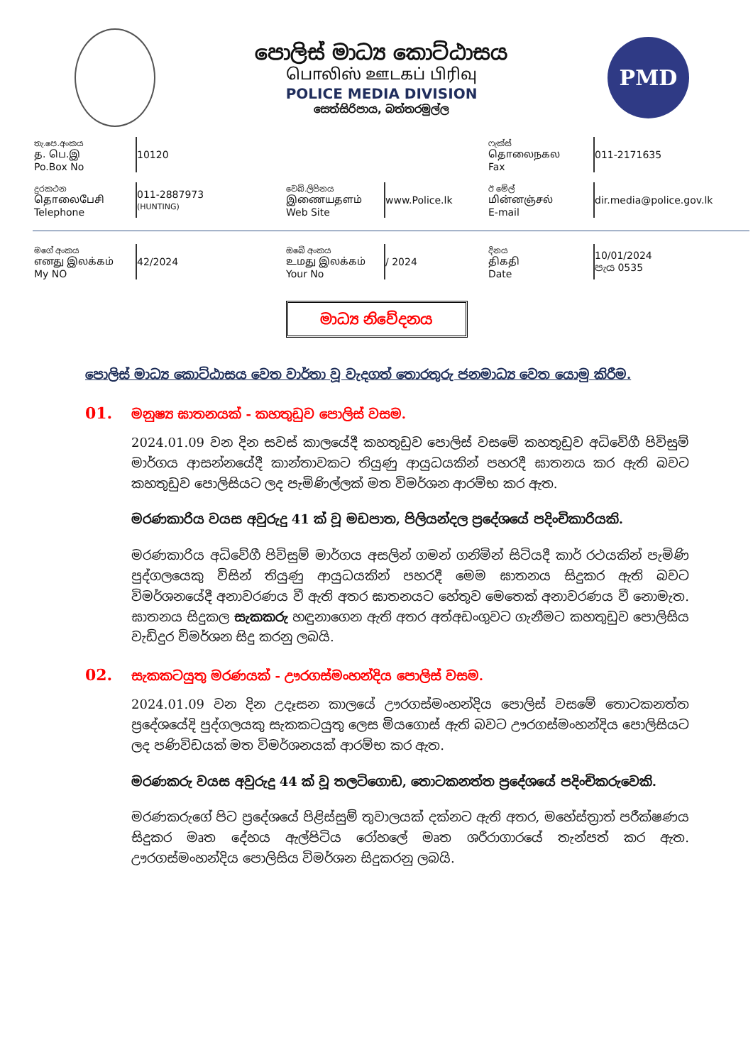පොලිස් මාධ්‍ය කොට්ඨාසය
பொலிஸ் ஊடகப் பிரிவு
POLICE MEDIA DIVISION
සෙත්සිරිපාය, බත්තරමුල්ල
PMD
තැ.පෙ.අංකය
த. பெ.இ
Po.Box No
10120
ෆැක්ස්
தொலைநகல
Fax
011-2171635
දුරකථන
தொலைபேசி
Telephone
011-2887973
(HUNTING)
වෙබ්.ලිපිනය
இணையதளம்
Web Site
www.Police.lk
ඊ මේල්
மின்னஞ்சல்
E-mail
dir.media@police.gov.lk
මගේ අංකය
எனது இலக்கம்
My NO
42/2024
ඔබේ අංකය
உமது இலக்கம்
Your No
/ 2024
දිනය
திகதி
Date
10/01/2024
පැය 0535
මාධ්‍ය නිවේදනය
පොලිස් මාධ්‍ය කොට්ඨාසය වෙත වාර්තා වූ වැදගත් තොරතුරු ජනමාධ්‍ය වෙත යොමු කිරීම.
01. මනුෂ්‍ය ඝාතනයක් - කහතුඩුව පොලිස් වසම.
2024.01.09 වන දින සවස් කාලයේදී කහතුඩුව පොලිස් වසමේ කහතුඩුව අධිවේගී පිවිසුම් මාර්ගය ආසන්නයේදී කාන්තාවකට තියුණු ආයුධයකින් පහරදී ඝාතනය කර ඇති බවට කහතුඩුව පොලිසියට ලද පැමිණිල්ලක් මත විමර්ශන ආරම්භ කර ඇත.
මරණකාරිය වයස අවුරුදු 41 ක් වූ මඩපාත, පිලියන්දල ප්‍රදේශයේ පදිංචිකාරියකි.
මරණකාරිය අධිවේගී පිවිසුම් මාර්ගය අසලින් ගමන් ගනිමින් සිටියදී කාර් රථයකින් පැමිණි පුද්ගලයෙකු විසින් තියුණු ආයුධයකින් පහරදී මෙම ඝාතනය සිදුකර ඇති බවට විමර්ශනයේදී අනාවරණය වී ඇති අතර ඝාතනයට හේතුව මෙතෙක් අනාවරණය වී නොමැත. ඝාතනය සිදුකල සැකකරු හඳුනාගෙන ඇති අතර අත්අඩංගුවට ගැනීමට කහතුඩුව පොලිසිය වැඩිදුර විමර්ශන සිදු කරනු ලබයි.
02. සැකකටයුතු මරණයක් - ඌරගස්මංහන්දිය පොලිස් වසම.
2024.01.09 වන දින උදෑසන කාලයේ ඌරගස්මංහන්දිය පොලිස් වසමේ තොටකනත්ත ප්‍රදේශයේදි පුද්ගලයකු සැකකටයුතු ලෙස මියගොස් ඇති බවට ඌරගස්මංහන්දිය පොලිසියට ලද පණිවිඩයක් මත විමර්ශනයක් ආරම්භ කර ඇත.
මරණකරු වයස අවුරුදු 44 ක් වූ තලටිගොඩ, තොටකනත්ත ප්‍රදේශයේ පදිංචිකරුවෙකි.
මරණකරුගේ පිට ප්‍රදේශයේ පිළිස්සුම් තුවාලයක් දක්නට ඇති අතර, මහේස්ත්‍රාත් පරීක්ෂණය සිදුකර මෘත දේහය ඇල්පිටිය රෝහලේ මෘත ශරීරාගාරයේ තැන්පත් කර ඇත. ඌරගස්මංහන්දිය පොලිසිය විමර්ශන සිදුකරනු ලබයි.